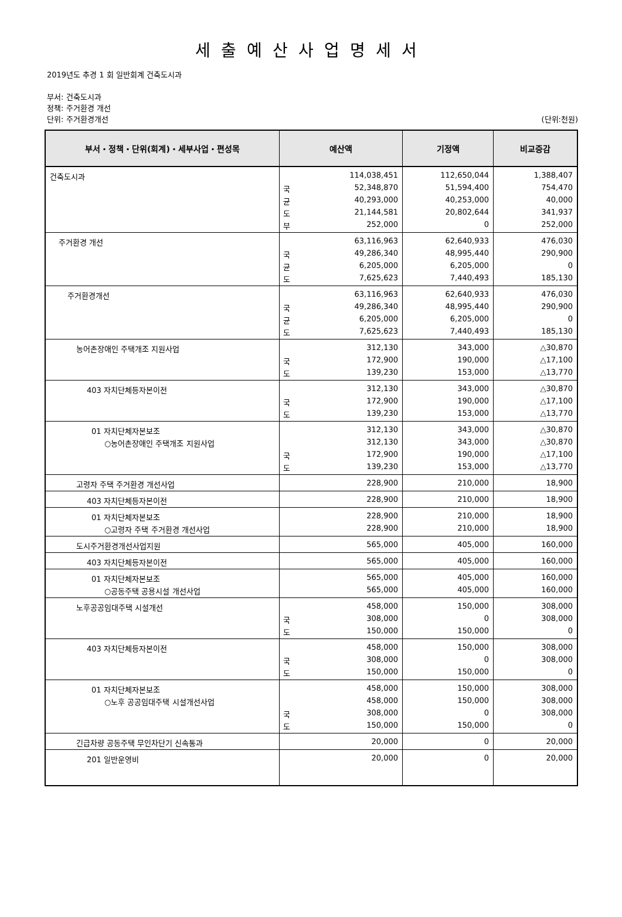세출예산사업명세서
2019년도 추경 1 회 일반회계 건축도시과
부서: 건축도시과
정책: 주거환경 개선
단위: 주거환경개선 (단위:천원)
| 부서・정책・단위(회계)・세부사업・편성목 | 예산액 | | 기정액 | 비교증감 |
| --- | --- | --- | --- | --- |
| 건축도시과 | | 114,038,451 | 112,650,044 | 1,388,407 |
| | 국 | 52,348,870 | 51,594,400 | 754,470 |
| | 균 | 40,293,000 | 40,253,000 | 40,000 |
| | 도 | 21,144,581 | 20,802,644 | 341,937 |
| | 부 | 252,000 | 0 | 252,000 |
| 주거환경 개선 | | 63,116,963 | 62,640,933 | 476,030 |
| | 국 | 49,286,340 | 48,995,440 | 290,900 |
| | 균 | 6,205,000 | 6,205,000 | 0 |
| | 도 | 7,625,623 | 7,440,493 | 185,130 |
| 주거환경개선 | | 63,116,963 | 62,640,933 | 476,030 |
| | 국 | 49,286,340 | 48,995,440 | 290,900 |
| | 균 | 6,205,000 | 6,205,000 | 0 |
| | 도 | 7,625,623 | 7,440,493 | 185,130 |
| 농어촌장애인 주택개조 지원사업 | | 312,130 | 343,000 | △30,870 |
| | 국 | 172,900 | 190,000 | △17,100 |
| | 도 | 139,230 | 153,000 | △13,770 |
| 403 자치단체등자본이전 | | 312,130 | 343,000 | △30,870 |
| | 국 | 172,900 | 190,000 | △17,100 |
| | 도 | 139,230 | 153,000 | △13,770 |
| 01 자치단체자본보조 | | 312,130 | 343,000 | △30,870 |
| ○농어촌장애인 주택개조 지원사업 | | 312,130 | 343,000 | △30,870 |
| | 국 | 172,900 | 190,000 | △17,100 |
| | 도 | 139,230 | 153,000 | △13,770 |
| 고령자 주택 주거환경 개선사업 | | 228,900 | 210,000 | 18,900 |
| 403 자치단체등자본이전 | | 228,900 | 210,000 | 18,900 |
| 01 자치단체자본보조 | | 228,900 | 210,000 | 18,900 |
| ○고령자 주택 주거환경 개선사업 | | 228,900 | 210,000 | 18,900 |
| 도시주거환경개선사업지원 | | 565,000 | 405,000 | 160,000 |
| 403 자치단체등자본이전 | | 565,000 | 405,000 | 160,000 |
| 01 자치단체자본보조 | | 565,000 | 405,000 | 160,000 |
| ○공동주택 공용시설 개선사업 | | 565,000 | 405,000 | 160,000 |
| 노후공공임대주택 시설개선 | | 458,000 | 150,000 | 308,000 |
| | 국 | 308,000 | 0 | 308,000 |
| | 도 | 150,000 | 150,000 | 0 |
| 403 자치단체등자본이전 | | 458,000 | 150,000 | 308,000 |
| | 국 | 308,000 | 0 | 308,000 |
| | 도 | 150,000 | 150,000 | 0 |
| 01 자치단체자본보조 | | 458,000 | 150,000 | 308,000 |
| ○노후 공공임대주택 시설개선사업 | | 458,000 | 150,000 | 308,000 |
| | 국 | 308,000 | 0 | 308,000 |
| | 도 | 150,000 | 150,000 | 0 |
| 긴급차량 공동주택 무인차단기 신속통과 | | 20,000 | 0 | 20,000 |
| 201 일반운영비 | | 20,000 | 0 | 20,000 |